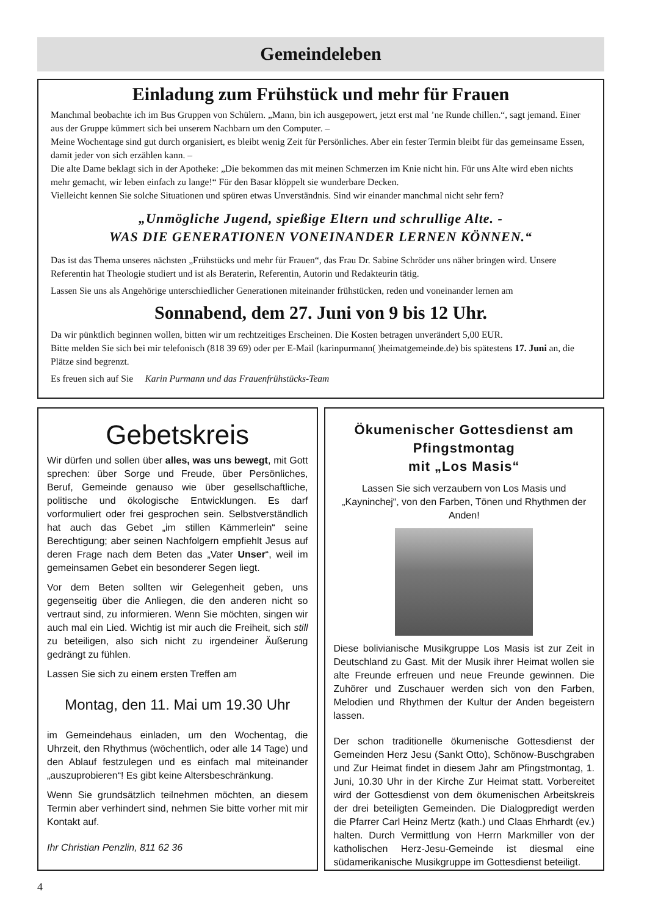Gemeindeleben
Einladung zum Frühstück und mehr für Frauen
Manchmal beobachte ich im Bus Gruppen von Schülern. „Mann, bin ich ausgepowert, jetzt erst mal ’ne Runde chillen.“, sagt jemand. Einer aus der Gruppe kümmert sich bei unserem Nachbarn um den Computer. –
Meine Wochentage sind gut durch organisiert, es bleibt wenig Zeit für Persönliches. Aber ein fester Termin bleibt für das gemeinsame Essen, damit jeder von sich erzählen kann. –
Die alte Dame beklagt sich in der Apotheke: „Die bekommen das mit meinen Schmerzen im Knie nicht hin. Für uns Alte wird eben nichts mehr gemacht, wir leben einfach zu lange!“ Für den Basar klöppelt sie wunderbare Decken.
Vielleicht kennen Sie solche Situationen und spüren etwas Unverständnis. Sind wir einander manchmal nicht sehr fern?
„Unmögliche Jugend, spießige Eltern und schrullige Alte. -
WAS DIE GENERATIONEN VONEINANDER LERNEN KÖNNEN.“
Das ist das Thema unseres nächsten „Frühstücks und mehr für Frauen“, das Frau Dr. Sabine Schröder uns näher bringen wird. Unsere Referentin hat Theologie studiert und ist als Beraterin, Referentin, Autorin und Redakteurin tätig.
Lassen Sie uns als Angehörige unterschiedlicher Generationen miteinander frühstücken, reden und voneinander lernen am
Sonnabend, dem 27. Juni von 9 bis 12 Uhr.
Da wir pünktlich beginnen wollen, bitten wir um rechtzeitiges Erscheinen. Die Kosten betragen unverändert 5,00 EUR.
Bitte melden Sie sich bei mir telefonisch (818 39 69) oder per E-Mail (karinpurmann( )heimatgemeinde.de) bis spätestens 17. Juni an, die Plätze sind begrenzt.
Es freuen sich auf Sie Karin Purmann und das Frauenfrühstücks-Team
Gebetskreis
Wir dürfen und sollen über alles, was uns bewegt, mit Gott sprechen: über Sorge und Freude, über Persönliches, Beruf, Gemeinde genauso wie über gesellschaftliche, politische und ökologische Entwicklungen. Es darf vorformuliert oder frei gesprochen sein. Selbstverständlich hat auch das Gebet „im stillen Kämmerlein“ seine Berechtigung; aber seinen Nachfolgern empfiehlt Jesus auf deren Frage nach dem Beten das „Vater Unser“, weil im gemeinsamen Gebet ein besonderer Segen liegt.
Vor dem Beten sollten wir Gelegenheit geben, uns gegenseitig über die Anliegen, die den anderen nicht so vertraut sind, zu informieren. Wenn Sie möchten, singen wir auch mal ein Lied. Wichtig ist mir auch die Freiheit, sich still zu beteiligen, also sich nicht zu irgendeiner Äußerung gedrängt zu fühlen.
Lassen Sie sich zu einem ersten Treffen am
Montag, den 11. Mai um 19.30 Uhr
im Gemeindehaus einladen, um den Wochentag, die Uhrzeit, den Rhythmus (wöchentlich, oder alle 14 Tage) und den Ablauf festzulegen und es einfach mal miteinander „auszuprobieren“! Es gibt keine Altersbeschränkung.
Wenn Sie grundsätzlich teilnehmen möchten, an diesem Termin aber verhindert sind, nehmen Sie bitte vorher mit mir Kontakt auf.
Ihr Christian Penzlin, 811 62 36
Ökumenischer Gottesdienst am Pfingstmontag
mit „Los Masis“
Lassen Sie sich verzaubern von Los Masis und „Kayninchej“, von den Farben, Tönen und Rhythmen der Anden!
Diese bolivianische Musikgruppe Los Masis ist zur Zeit in Deutschland zu Gast. Mit der Musik ihrer Heimat wollen sie alte Freunde erfreuen und neue Freunde gewinnen. Die Zuhörer und Zuschauer werden sich von den Farben, Melodien und Rhythmen der Kultur der Anden begeistern lassen.
Der schon traditionelle ökumenische Gottesdienst der Gemeinden Herz Jesu (Sankt Otto), Schönow-Buschgraben und Zur Heimat findet in diesem Jahr am Pfingstmontag, 1. Juni, 10.30 Uhr in der Kirche Zur Heimat statt. Vorbereitet wird der Gottesdienst von dem ökumenischen Arbeitskreis der drei beteiligten Gemeinden. Die Dialogpredigt werden die Pfarrer Carl Heinz Mertz (kath.) und Claas Ehrhardt (ev.) halten. Durch Vermittlung von Herrn Markmiller von der katholischen Herz-Jesu-Gemeinde ist diesmal eine südamerikanische Musikgruppe im Gottesdienst beteiligt.
4